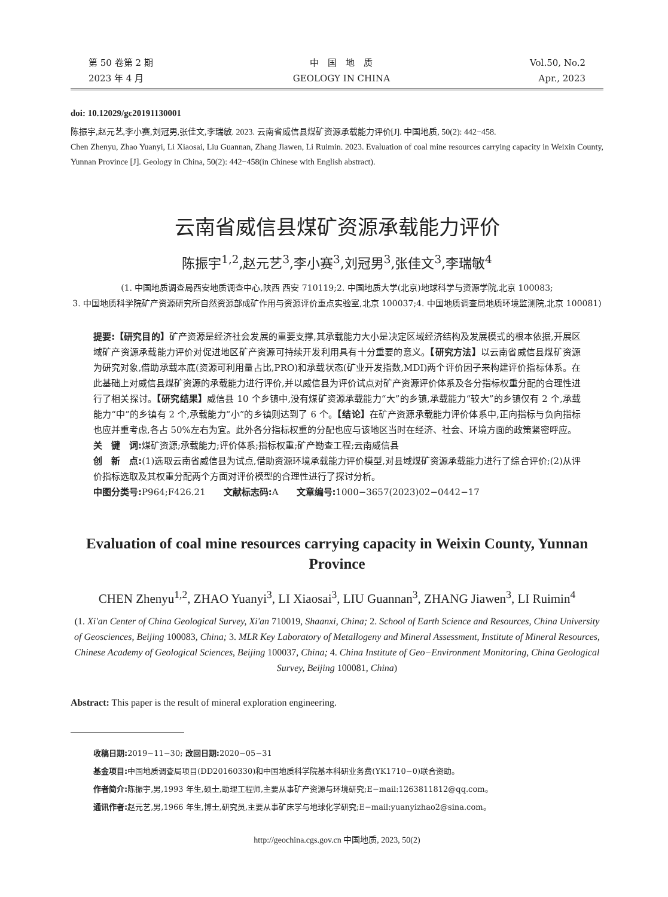第 50 卷第 2 期
2023 年 4 月
中　国　地　质
GEOLOGY IN CHINA
Vol.50, No.2
Apr., 2023
doi: 10.12029/gc20191130001
陈振宇,赵元艺,李小赛,刘冠男,张佳文,李瑞敏. 2023. 云南省威信县煤矿资源承载能力评价[J]. 中国地质, 50(2): 442−458.
Chen Zhenyu, Zhao Yuanyi, Li Xiaosai, Liu Guannan, Zhang Jiawen, Li Ruimin. 2023. Evaluation of coal mine resources carrying capacity in Weixin County, Yunnan Province [J]. Geology in China, 50(2): 442−458(in Chinese with English abstract).
云南省威信县煤矿资源承载能力评价
陈振宇<sup>1,2</sup>,赵元艺<sup>3</sup>,李小赛<sup>3</sup>,刘冠男<sup>3</sup>,张佳文<sup>3</sup>,李瑞敏<sup>4</sup>
(1. 中国地质调查局西安地质调查中心,陕西 西安 710119;2. 中国地质大学(北京)地球科学与资源学院,北京 100083;
3. 中国地质科学院矿产资源研究所自然资源部成矿作用与资源评价重点实验室,北京 100037;4. 中国地质调查局地质环境监测院,北京 100081)
提要:【研究目的】矿产资源是经济社会发展的重要支撑,其承载能力大小是决定区域经济结构及发展模式的根本依据,开展区域矿产资源承载能力评价对促进地区矿产资源可持续开发利用具有十分重要的意义。【研究方法】以云南省威信县煤矿资源为研究对象,借助承载本底(资源可利用量占比,PRO)和承载状态(矿业开发指数,MDI)两个评价因子来构建评价指标体系。在此基础上对威信县煤矿资源的承载能力进行评价,并以威信县为评价试点对矿产资源评价体系及各分指标权重分配的合理性进行了相关探讨。【研究结果】威信县 10 个乡镇中,没有煤矿资源承载能力“大”的乡镇,承载能力“较大”的乡镇仅有 2 个,承载能力“中”的乡镇有 2 个,承载能力“小”的乡镇则达到了 6 个。【结论】在矿产资源承载能力评价体系中,正向指标与负向指标也应并重考虑,各占 50%左右为宜。此外各分指标权重的分配也应与该地区当时在经济、社会、环境方面的政策紧密呼应。
关　键　词: 煤矿资源;承载能力;评价体系;指标权重;矿产勘查工程;云南威信县
创　新　点:(1)选取云南省威信县为试点,借助资源环境承载能力评价模型,对县域煤矿资源承载能力进行了综合评价;(2)从评价指标选取及其权重分配两个方面对评价模型的合理性进行了探讨分析。
中图分类号: P964;F426.21　　文献标志码: A　　文章编号: 1000−3657(2023)02−0442−17
Evaluation of coal mine resources carrying capacity in Weixin County, Yunnan Province
CHEN Zhenyu<sup>1,2</sup>, ZHAO Yuanyi<sup>3</sup>, LI Xiaosai<sup>3</sup>, LIU Guannan<sup>3</sup>, ZHANG Jiawen<sup>3</sup>, LI Ruimin<sup>4</sup>
(1. Xi'an Center of China Geological Survey, Xi'an 710019, Shaanxi, China; 2. School of Earth Science and Resources, China University of Geosciences, Beijing 100083, China; 3. MLR Key Laboratory of Metallogeny and Mineral Assessment, Institute of Mineral Resources, Chinese Academy of Geological Sciences, Beijing 100037, China; 4. China Institute of Geo−Environment Monitoring, China Geological Survey, Beijing 100081, China)
Abstract: This paper is the result of mineral exploration engineering.
收稿日期: 2019−11−30; 改回日期: 2020−05−31
基金项目: 中国地质调查局项目(DD20160330)和中国地质科学院基本科研业务费(YK1710−0)联合资助。
作者简介: 陈振宇,男,1993 年生,硕士,助理工程师,主要从事矿产资源与环境研究;E−mail:1263811812@qq.com。
通讯作者: 赵元艺,男,1966 年生,博士,研究员,主要从事矿床学与地球化学研究;E−mail:yuanyizhao2@sina.com。
http://geochina.cgs.gov.cn 中国地质, 2023, 50(2)